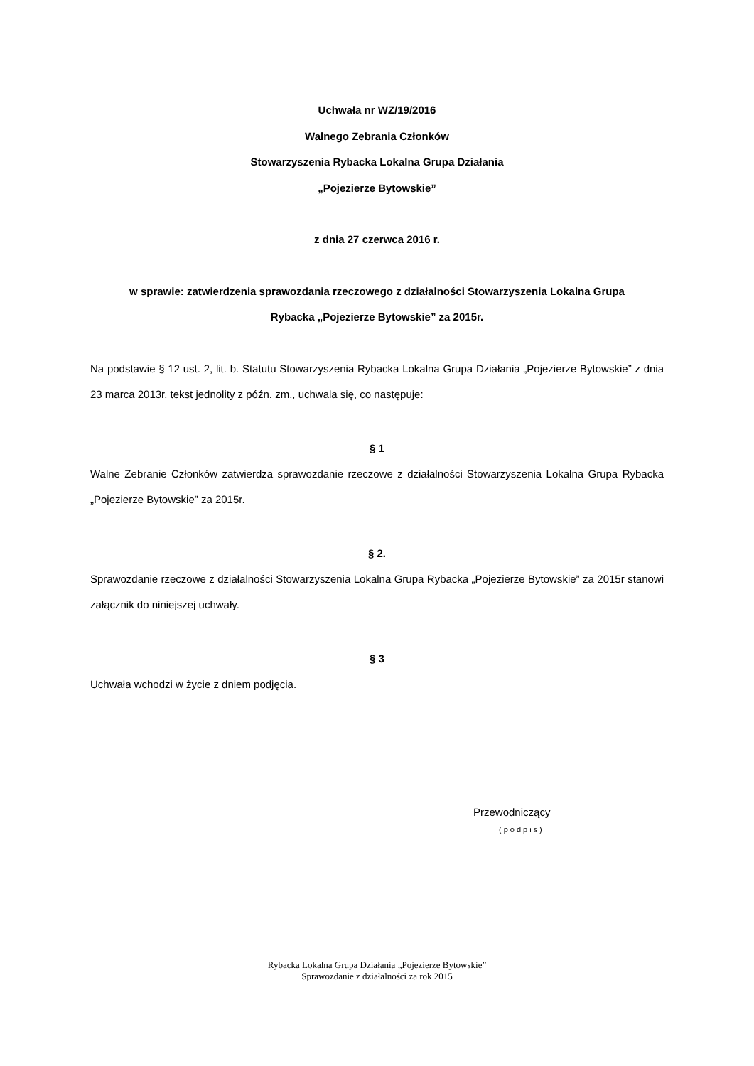Uchwała nr WZ/19/2016
Walnego Zebrania Członków
Stowarzyszenia Rybacka Lokalna Grupa Działania
„Pojezierze Bytowskie”
z dnia 27 czerwca 2016 r.
w sprawie: zatwierdzenia sprawozdania rzeczowego z działalności Stowarzyszenia Lokalna Grupa
Rybacka „Pojezierze Bytowskie” za 2015r.
Na podstawie § 12 ust. 2, lit. b. Statutu Stowarzyszenia Rybacka Lokalna Grupa Działania „Pojezierze Bytowskie” z dnia 23 marca 2013r. tekst jednolity z późn. zm., uchwala się, co następuje:
§ 1
Walne Zebranie Członków zatwierdza sprawozdanie rzeczowe z działalności Stowarzyszenia Lokalna Grupa Rybacka „Pojezierze Bytowskie” za 2015r.
§ 2.
Sprawozdanie rzeczowe z działalności Stowarzyszenia Lokalna Grupa Rybacka „Pojezierze Bytowskie” za 2015r stanowi załącznik do niniejszej uchwały.
§ 3
Uchwała wchodzi w życie z dniem podjęcia.
Przewodniczący
(podpis)
Rybacka Lokalna Grupa Działania „Pojezierze Bytowskie”
Sprawozdanie z działalności za rok 2015